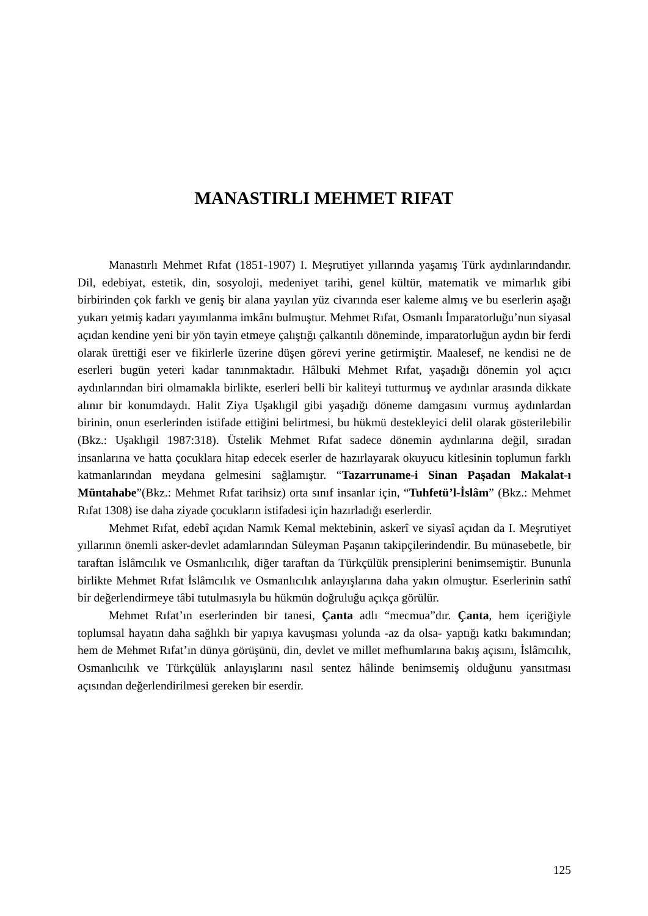MANASTIRLI MEHMET RIFAT
Manastırlı Mehmet Rıfat (1851-1907) I. Meşrutiyet yıllarında yaşamış Türk aydınlarındandır. Dil, edebiyat, estetik, din, sosyoloji, medeniyet tarihi, genel kültür, matematik ve mimarlık gibi birbirinden çok farklı ve geniş bir alana yayılan yüz civarında eser kaleme almış ve bu eserlerin aşağı yukarı yetmiş kadarı yayımlanma imkânı bulmuştur. Mehmet Rıfat, Osmanlı İmparatorluğu’nun siyasal açıdan kendine yeni bir yön tayin etmeye çalıştığı çalkantılı döneminde, imparatorluğun aydın bir ferdi olarak ürettiği eser ve fikirlerle üzerine düşen görevi yerine getirmiştir. Maalesef, ne kendisi ne de eserleri bugün yeteri kadar tanınmaktadır. Hâlbuki Mehmet Rıfat, yaşadığı dönemin yol açıcı aydınlarından biri olmamakla birlikte, eserleri belli bir kaliteyi tutturmuş ve aydınlar arasında dikkate alınır bir konumdaydı. Halit Ziya Uşaklıgil gibi yaşadığı döneme damgasını vurmuş aydınlardan birinin, onun eserlerinden istifade ettiğini belirtmesi, bu hükmü destekleyici delil olarak gösterilebilir (Bkz.: Uşaklıgil 1987:318). Üstelik Mehmet Rıfat sadece dönemin aydınlarına değil, sıradan insanlarına ve hatta çocuklara hitap edecek eserler de hazırlayarak okuyucu kitlesinin toplumun farklı katmanlarından meydana gelmesini sağlamıştır. “Tazarruname-i Sinan Paşadan Makalat-ı Müntahabe”(Bkz.: Mehmet Rıfat tarihsiz) orta sınıf insanlar için, “Tuhfetü’l-İslâm” (Bkz.: Mehmet Rıfat 1308) ise daha ziyade çocukların istifadesi için hazırladığı eserlerdir.
Mehmet Rıfat, edebî açıdan Namık Kemal mektebinin, askerî ve siyasî açıdan da I. Meşrutiyet yıllarının önemli asker-devlet adamlarından Süleyman Paşanın takipçilerindendir. Bu münasebetle, bir taraftan İslâmcılık ve Osmanlıcılık, diğer taraftan da Türkçülük prensiplerini benimsemiştir. Bununla birlikte Mehmet Rıfat İslâmcılık ve Osmanlıcılık anlayışlarına daha yakın olmuştur. Eserlerinin sathî bir değerlendirmeye tâbi tutulmasıyla bu hükmün doğruluğu açıkça görülür.
Mehmet Rıfat’ın eserlerinden bir tanesi, Çanta adlı “mecmua”dır. Çanta, hem içeriğiyle toplumsal hayatın daha sağlıklı bir yapıya kavuşması yolunda -az da olsa- yaptığı katkı bakımından; hem de Mehmet Rıfat’ın dünya görüşünü, din, devlet ve millet mefhumlarına bakış açısını, İslâmcılık, Osmanlıcılık ve Türkçülük anlayışlarını nasıl sentez hâlinde benimsemiş olduğunu yansıtması açısından değerlendirilmesi gereken bir eserdir.
125